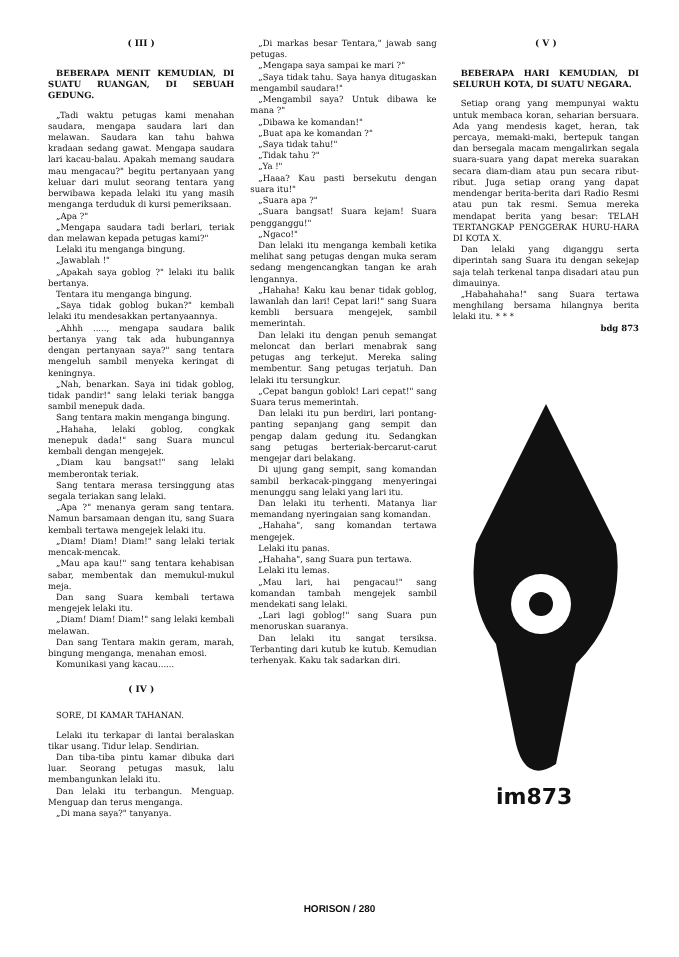( III )
BEBERAPA MENIT KEMUDIAN, DI SUATU RUANGAN, DI SEBUAH GEDUNG.
„Tadi waktu petugas kami menahan saudara, mengapa saudara lari dan melawan. Saudara kan tahu bahwa kradaan sedang gawat. Mengapa saudara lari kacau-balau. Apakah memang saudara mau mengacau?" begitu pertanyaan yang keluar dari mulut seorang tentara yang berwibawa kepada lelaki itu yang masih menganga terduduk di kursi pemeriksaan.
„Apa ?"
„Mengapa saudara tadi berlari, teriak dan melawan kepada petugas kami?"
Lelaki itu menganga bingung.
„Jawablah !"
„Apakah saya goblog ?" lelaki itu balik bertanya.
Tentara itu menganga bingung.
„Saya tidak goblog bukan?" kembali lelaki itu mendesakkan pertanyaannya.
„Ahhh ....., mengapa saudara balik bertanya yang tak ada hubungannya dengan pertanyaan saya?" sang tentara mengeluh sambil menyeka keringat di keningnya.
„Nah, benarkan. Saya ini tidak goblog, tidak pandir!" sang lelaki teriak bangga sambil menepuk dada.
Sang tentara makin menganga bingung.
„Hahaha, lelaki goblog, congkak menepuk dada!" sang Suara muncul kembali dengan mengejek.
„Diam kau bangsat!" sang lelaki memberontak teriak.
Sang tentara merasa tersinggung atas segala teriakan sang lelaki.
„Apa ?" menanya geram sang tentara. Namun barsamaan dengan itu, sang Suara kembali tertawa mengejek lelaki itu.
„Diam! Diam! Diam!" sang lelaki teriak mencak-mencak.
„Mau apa kau!" sang tentara kehabisan sabar, membentak dan memukul-mukul meja.
Dan sang Suara kembali tertawa mengejek lelaki itu.
„Diam! Diam! Diam!" sang lelaki kembali melawan.
Dan sang Tentara makin geram, marah, bingung menganga, menahan emosi.
Komunikasi yang kacau......
( IV )
SORE, DI KAMAR TAHANAN.
Lelaki itu terkapar di lantai beralaskan tikar usang. Tidur lelap. Sendirian.
Dan tiba-tiba pintu kamar dibuka dari luar. Seorang petugas masuk, lalu membangunkan lelaki itu.
Dan lelaki itu terbangun. Menguap. Menguap dan terus menganga.
„Di mana saya?" tanyanya.
„Di markas besar Tentara," jawab sang petugas.
„Mengapa saya sampai ke mari ?"
„Saya tidak tahu. Saya hanya ditugaskan mengambil saudara!"
„Mengambil saya? Untuk dibawa ke mana ?"
„Dibawa ke komandan!"
„Buat apa ke komandan ?"
„Saya tidak tahu!"
„Tidak tahu ?"
„Ya !"
„Haaa? Kau pasti bersekutu dengan suara itu!"
„Suara apa ?"
„Suara bangsat! Suara kejam! Suara pengganggu!"
„Ngaco!"
Dan lelaki itu menganga kembali ketika melihat sang petugas dengan muka seram sedang mengencangkan tangan ke arah lengannya.
„Hahaha! Kaku kau benar tidak goblog, lawanlah dan lari! Cepat lari!" sang Suara kembli bersuara mengejek, sambil memerintah.
Dan lelaki itu dengan penuh semangat meloncat dan berlari menabrak sang petugas ang terkejut. Mereka saling membentur. Sang petugas terjatuh. Dan lelaki itu tersungkur.
„Cepat bangun goblok! Lari cepat!" sang Suara terus memerintah.
Dan lelaki itu pun berdiri, lari pontang-panting sepanjang gang sempit dan pengap dalam gedung itu. Sedangkan sang petugas berteriak-bercarut-carut mengejar dari belakang.
Di ujung gang sempit, sang komandan sambil berkacak-pinggang menyeringai menunggu sang lelaki yang lari itu.
Dan lelaki itu terhenti. Matanya liar memandang nyeringaian sang komandan.
„Hahaha", sang komandan tertawa mengejek.
Lelaki itu panas.
„Hahaha", sang Suara pun tertawa.
Lelaki itu lemas.
„Mau lari, hai pengacau!" sang komandan tambah mengejek sambil mendekati sang lelaki.
„Lari lagi goblog!" sang Suara pun menoruskan suaranya.
Dan lelaki itu sangat tersiksa. Terbanting dari kutub ke kutub. Kemudian terhenyak. Kaku tak sadarkan diri.
( V )
BEBERAPA HARI KEMUDIAN, DI SELURUH KOTA, DI SUATU NEGARA.
Setiap orang yang mempunyai waktu untuk membaca koran, seharian bersuara. Ada yang mendesis kaget, heran, tak percaya, memaki-maki, bertepuk tangan dan bersegala macam mengalirkan segala suara-suara yang dapat mereka suarakan secara diam-diam atau pun secara ribut-ribut. Juga setiap orang yang dapat mendengar berita-berita dari Radio Resmi atau pun tak resmi. Semua mereka mendapat berita yang besar: TELAH TERTANGKAP PENGGERAK HURU-HARA DI KOTA X.
Dan lelaki yang diganggu serta diperintah sang Suara itu dengan sekejap saja telah terkenal tanpa disadari atau pun dimauinya.
„Habahahaha!" sang Suara tertawa menghilang bersama hilangnya berita lelaki itu. * * *
bdg 873
im873
HORISON / 280